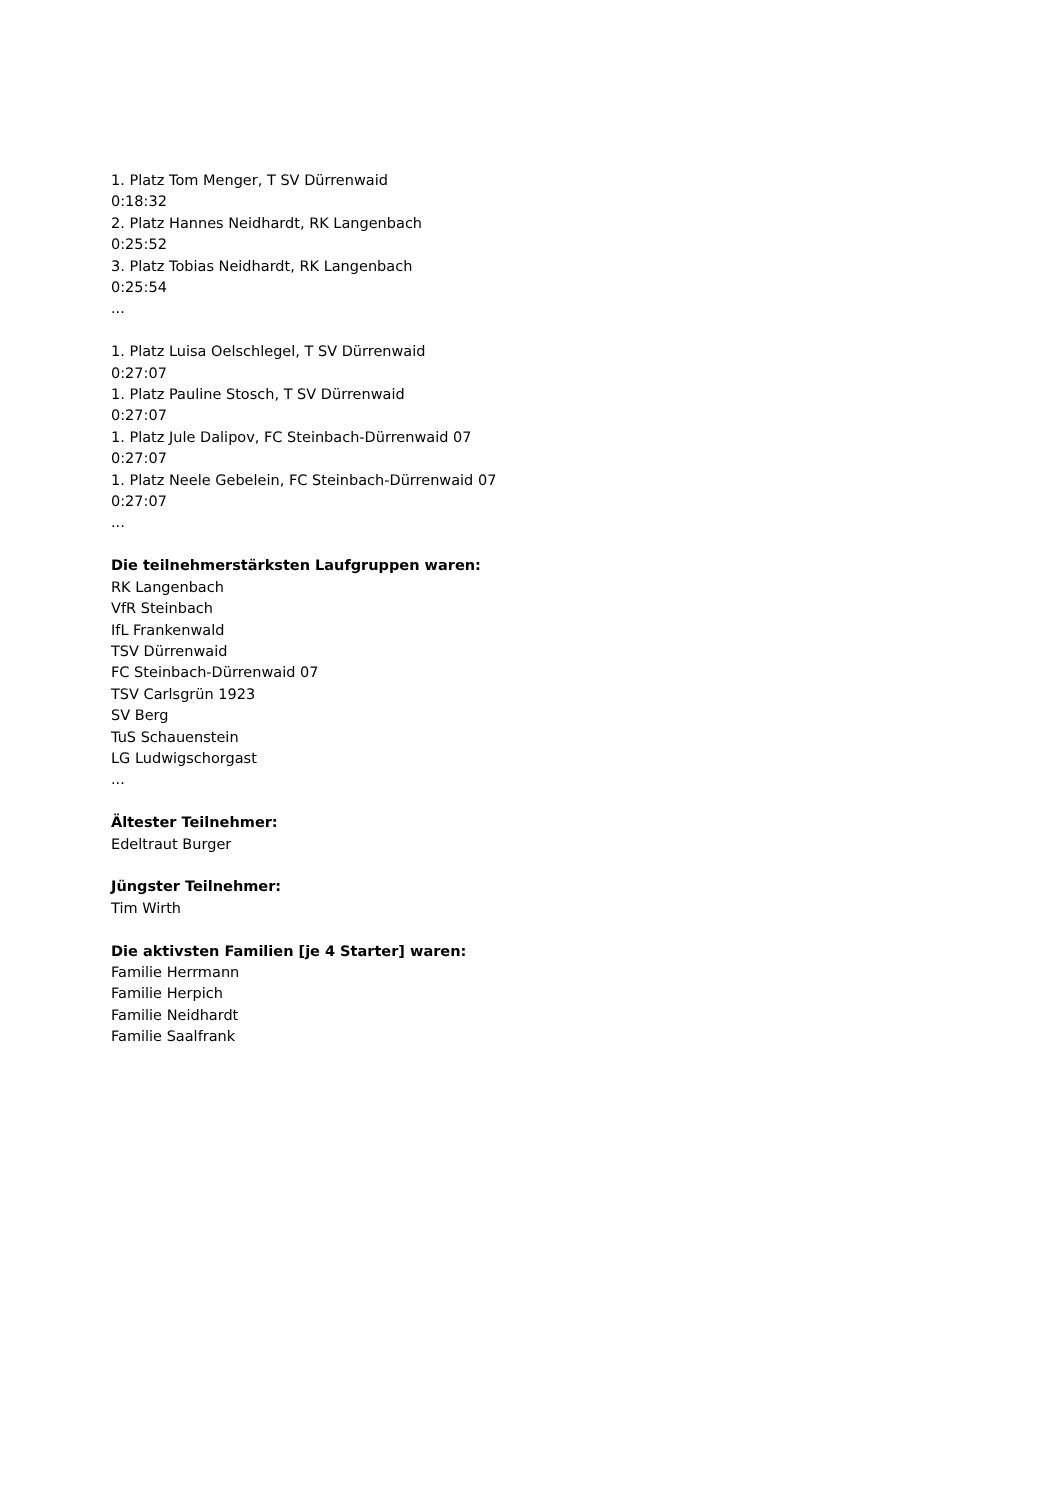1. Platz Tom Menger, T SV Dürrenwaid
0:18:32
2. Platz Hannes Neidhardt, RK Langenbach
0:25:52
3. Platz Tobias Neidhardt, RK Langenbach
0:25:54
...
1. Platz Luisa Oelschlegel, T SV Dürrenwaid
0:27:07
1. Platz Pauline Stosch, T SV Dürrenwaid
0:27:07
1. Platz Jule Dalipov, FC Steinbach-Dürrenwaid 07
0:27:07
1. Platz Neele Gebelein, FC Steinbach-Dürrenwaid 07
0:27:07
...
Die teilnehmerstärksten Laufgruppen waren:
RK Langenbach
VfR Steinbach
IfL Frankenwald
TSV Dürrenwaid
FC Steinbach-Dürrenwaid 07
TSV Carlsgrün 1923
SV Berg
TuS Schauenstein
LG Ludwigschorgast
...
Ältester Teilnehmer:
Edeltraut Burger
Jüngster Teilnehmer:
Tim Wirth
Die aktivsten Familien [je 4 Starter] waren:
Familie Herrmann
Familie Herpich
Familie Neidhardt
Familie Saalfrank